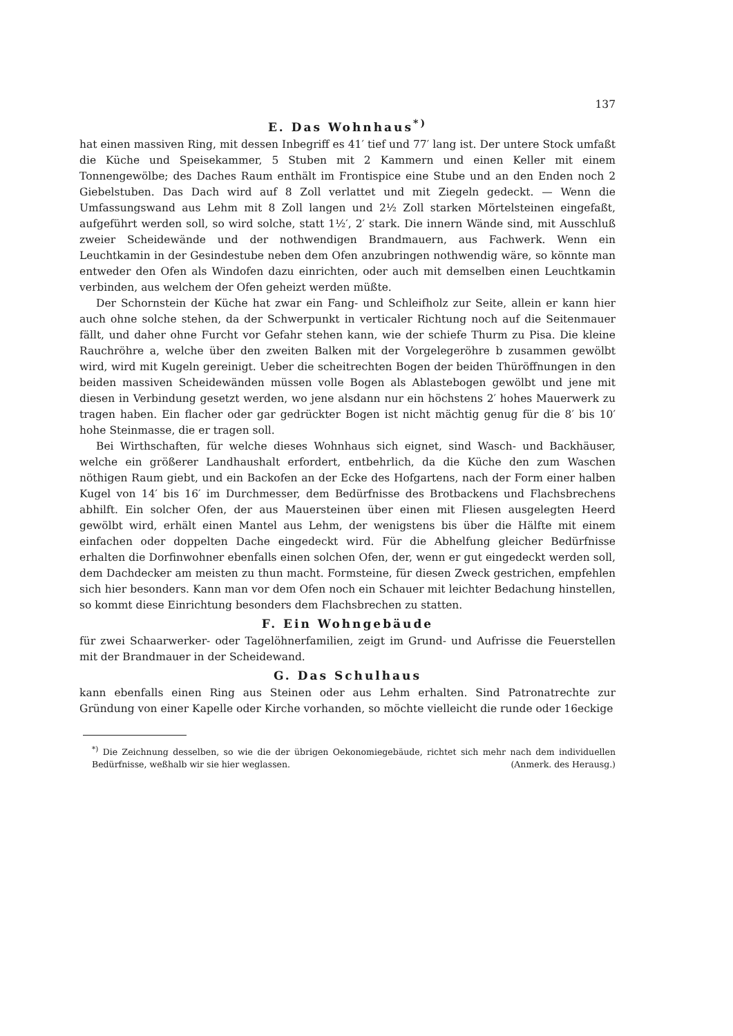137
E. Das Wohnhaus<sup>*)</sup>
hat einen massiven Ring, mit dessen Inbegriff es 41′ tief und 77′ lang ist. Der untere Stock umfaßt die Küche und Speisekammer, 5 Stuben mit 2 Kammern und einen Keller mit einem Tonnengewölbe; des Daches Raum enthält im Frontispice eine Stube und an den Enden noch 2 Giebelstuben. Das Dach wird auf 8 Zoll verlattet und mit Ziegeln gedeckt. — Wenn die Umfassungswand aus Lehm mit 8 Zoll langen und 2½ Zoll starken Mörtelsteinen eingefaßt, aufgeführt werden soll, so wird solche, statt 1½′, 2′ stark. Die innern Wände sind, mit Ausschluß zweier Scheidewände und der nothwendigen Brandmauern, aus Fachwerk. Wenn ein Leuchtkamin in der Gesindestube neben dem Ofen anzubringen nothwendig wäre, so könnte man entweder den Ofen als Windofen dazu einrichten, oder auch mit demselben einen Leuchtkamin verbinden, aus welchem der Ofen geheizt werden müßte.
Der Schornstein der Küche hat zwar ein Fang- und Schleifholz zur Seite, allein er kann hier auch ohne solche stehen, da der Schwerpunkt in verticaler Richtung noch auf die Seitenmauer fällt, und daher ohne Furcht vor Gefahr stehen kann, wie der schiefe Thurm zu Pisa. Die kleine Rauchröhre a, welche über den zweiten Balken mit der Vorgelegeröhre b zusammen gewölbt wird, wird mit Kugeln gereinigt. Ueber die scheitrechten Bogen der beiden Thüröffnungen in den beiden massiven Scheidewänden müssen volle Bogen als Ablastebogen gewölbt und jene mit diesen in Verbindung gesetzt werden, wo jene alsdann nur ein höchstens 2′ hohes Mauerwerk zu tragen haben. Ein flacher oder gar gedrückter Bogen ist nicht mächtig genug für die 8′ bis 10′ hohe Steinmasse, die er tragen soll.
Bei Wirthschaften, für welche dieses Wohnhaus sich eignet, sind Wasch- und Backhäuser, welche ein größerer Landhaushalt erfordert, entbehrlich, da die Küche den zum Waschen nöthigen Raum giebt, und ein Backofen an der Ecke des Hofgartens, nach der Form einer halben Kugel von 14′ bis 16′ im Durchmesser, dem Bedürfnisse des Brotbackens und Flachsbrechens abhilft. Ein solcher Ofen, der aus Mauersteinen über einen mit Fliesen ausgelegten Heerd gewölbt wird, erhält einen Mantel aus Lehm, der wenigstens bis über die Hälfte mit einem einfachen oder doppelten Dache eingedeckt wird. Für die Abhelfung gleicher Bedürfnisse erhalten die Dorfinwohner ebenfalls einen solchen Ofen, der, wenn er gut eingedeckt werden soll, dem Dachdecker am meisten zu thun macht. Formsteine, für diesen Zweck gestrichen, empfehlen sich hier besonders. Kann man vor dem Ofen noch ein Schauer mit leichter Bedachung hinstellen, so kommt diese Einrichtung besonders dem Flachsbrechen zu statten.
F. Ein Wohngebäude
für zwei Schaarwerker- oder Tagelöhnerfamilien, zeigt im Grund- und Aufrisse die Feuerstellen mit der Brandmauer in der Scheidewand.
G. Das Schulhaus
kann ebenfalls einen Ring aus Steinen oder aus Lehm erhalten. Sind Patronatrechte zur Gründung von einer Kapelle oder Kirche vorhanden, so möchte vielleicht die runde oder 16eckige
<sup>*)</sup> Die Zeichnung desselben, so wie die der übrigen Oekonomiegebäude, richtet sich mehr nach dem individuellen Bedürfnisse, weßhalb wir sie hier weglassen. (Anmerk. des Herausg.)